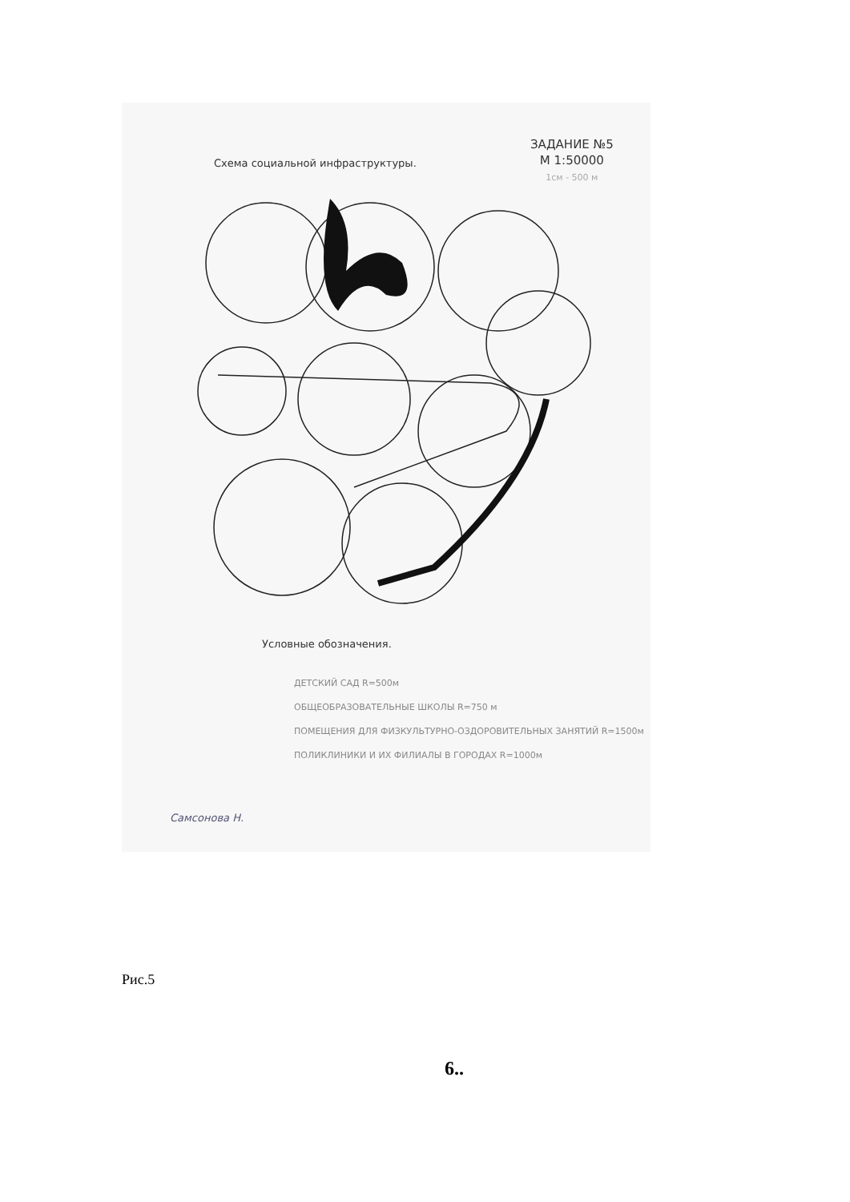Схема социальной инфраструктуры.
ЗАДАНИЕ №5
М 1:50000
1см - 500 м
Условные обозначения.
ДЕТСКИЙ САД R=500м
ОБЩЕОБРАЗОВАТЕЛЬНЫЕ ШКОЛЫ R=750 м
ПОМЕЩЕНИЯ ДЛЯ ФИЗКУЛЬТУРНО-ОЗДОРОВИТЕЛЬНЫХ ЗАНЯТИЙ R=1500м
ПОЛИКЛИНИКИ И ИХ ФИЛИАЛЫ В ГОРОДАХ R=1000м
Самсонова Н.
Рис.5
6..